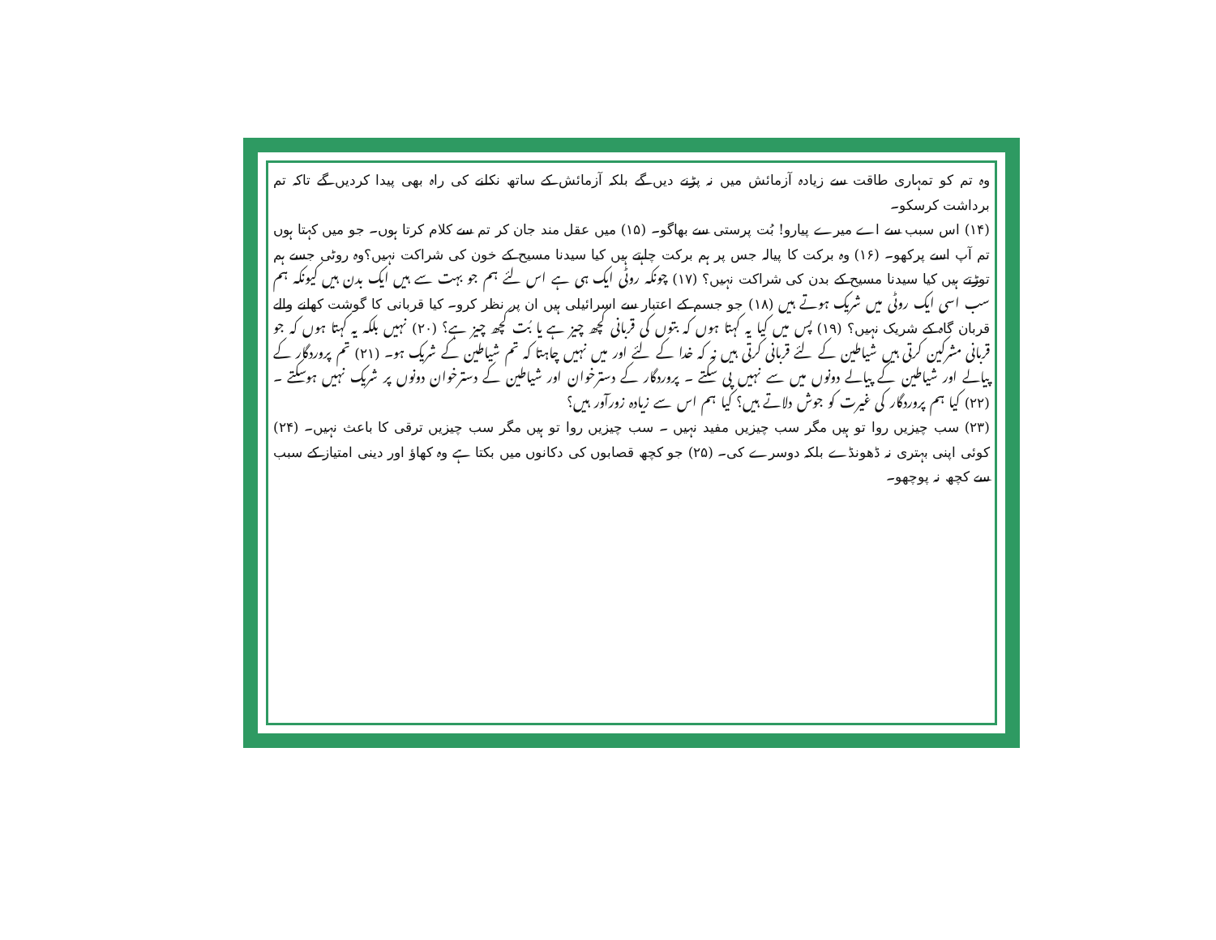وہ تم کو تمہاری طاقت سے زیادہ آزمائش میں نہ پڑنے دیں گے بلکہ آزمائش کے ساتھ نکلنے کی راہ بھی پیدا کردیں گے تاکہ تم برداشت کرسکو۔
(۱۴) اس سبب سے اے میرے پیارو! بُت پرستی سے بھاگو۔ (۱۵) میں عقل مند جان کر تم سے کلام کرتا ہوں۔ جو میں کہتا ہوں تم آپ اسے پرکھو۔ (۱۶) وہ برکت کا پیالہ جس پر ہم برکت چاہتے ہیں کیا سیدنا مسیح کے خون کی شراکت نہیں؟وہ روٹی جسے ہم توڑتے ہیں کیا سیدنا مسیح کے بدن کی شراکت نہیں؟ (۱۷) چونکہ روٹی ایک ہی ہے اس لئے ہم جو بہت سے ہیں ایک بدن ہیں کیونکہ ہم سب اسی ایک روٹی میں شریک ہوتے ہیں (۱۸) جو جسم کے اعتبار سے اسرائیلی ہیں ان پر نظر کرو۔ کیا قربانی کا گوشت کھانے والے قربان گاہ کے شریک نہیں؟ (۱۹) پس میں کیا یہ کہتا ہوں کہ بتوں کی قربانی کچھ چیز ہے یا بُت کچھ چیز ہے؟ (۲۰) نہیں بلکہ یہ کہتا ہوں کہ جو قربانی مشرکین کرتی ہیں شیاطین کے لئے قربانی کرتی ہیں نہ کہ خدا کے لئے اور میں نہیں چاہتا کہ تم شیاطین کے شریک ہو۔ (۲۱) تم پروردگار کے پیالے اور شیاطین کے پیالے دونوں میں سے نہیں پی سکتے ۔ پروردگار کے دسترخوان اور شیاطین کے دسترخوان دونوں پر شریک نہیں ہوسکتے ۔ (۲۲) کیا ہم پروردگار کی غیرت کو جوش دلاتے ہیں؟ کیا ہم اس سے زیادہ زورآور ہیں؟
(۲۳) سب چیزیں روا تو ہیں مگر سب چیزیں مفید نہیں ۔ سب چیزیں روا تو ہیں مگر سب چیزیں ترقی کا باعث نہیں۔ (۲۴) کوئی اپنی بہتری نہ ڈھونڈے بلکہ دوسرے کی۔ (۲۵) جو کچھ قصابوں کی دکانوں میں بکتا ہے وہ کھاؤ اور دینی امتیاز کے سبب سے کچھ نہ پوچھو۔